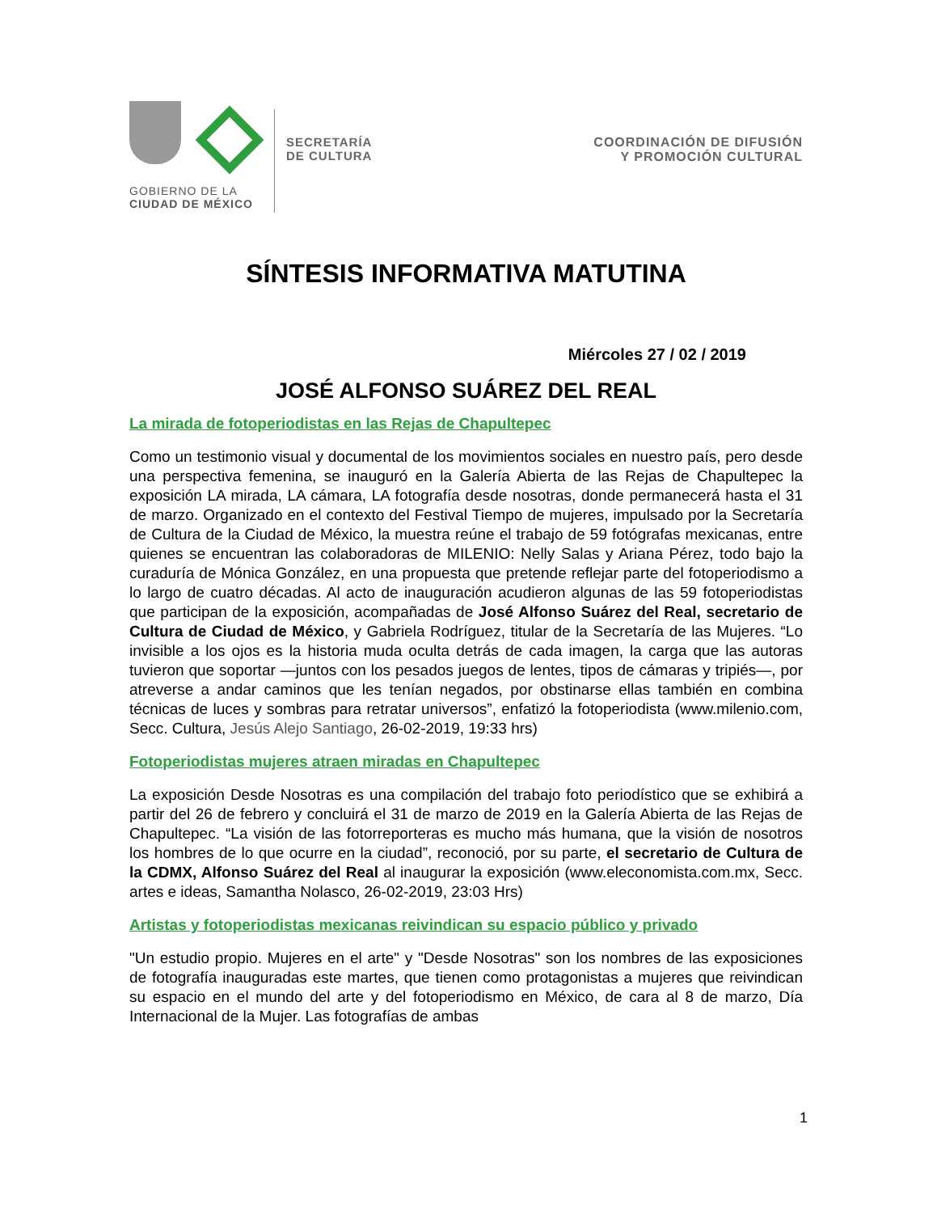GOBIERNO DE LA
CIUDAD DE MÉXICO
SECRETARÍA
DE CULTURA
COORDINACIÓN DE DIFUSIÓN
Y PROMOCIÓN CULTURAL
SÍNTESIS INFORMATIVA MATUTINA
Miércoles 27 / 02 / 2019
JOSÉ ALFONSO SUÁREZ DEL REAL
La mirada de fotoperiodistas en las Rejas de Chapultepec
Como un testimonio visual y documental de los movimientos sociales en nuestro país, pero desde una perspectiva femenina, se inauguró en la Galería Abierta de las Rejas de Chapultepec la exposición LA mirada, LA cámara, LA fotografía desde nosotras, donde permanecerá hasta el 31 de marzo. Organizado en el contexto del Festival Tiempo de mujeres, impulsado por la Secretaría de Cultura de la Ciudad de México, la muestra reúne el trabajo de 59 fotógrafas mexicanas, entre quienes se encuentran las colaboradoras de MILENIO: Nelly Salas y Ariana Pérez, todo bajo la curaduría de Mónica González, en una propuesta que pretende reflejar parte del fotoperiodismo a lo largo de cuatro décadas. Al acto de inauguración acudieron algunas de las 59 fotoperiodistas que participan de la exposición, acompañadas de José Alfonso Suárez del Real, secretario de Cultura de Ciudad de México, y Gabriela Rodríguez, titular de la Secretaría de las Mujeres. “Lo invisible a los ojos es la historia muda oculta detrás de cada imagen, la carga que las autoras tuvieron que soportar —juntos con los pesados juegos de lentes, tipos de cámaras y tripiés—, por atreverse a andar caminos que les tenían negados, por obstinarse ellas también en combina técnicas de luces y sombras para retratar universos”, enfatizó la fotoperiodista (www.milenio.com, Secc. Cultura, Jesús Alejo Santiago, 26-02-2019, 19:33 hrs)
Fotoperiodistas mujeres atraen miradas en Chapultepec
La exposición Desde Nosotras es una compilación del trabajo foto periodístico que se exhibirá a partir del 26 de febrero y concluirá el 31 de marzo de 2019 en la Galería Abierta de las Rejas de Chapultepec. “La visión de las fotorreporteras es mucho más humana, que la visión de nosotros los hombres de lo que ocurre en la ciudad”, reconoció, por su parte, el secretario de Cultura de la CDMX, Alfonso Suárez del Real al inaugurar la exposición (www.eleconomista.com.mx, Secc. artes e ideas, Samantha Nolasco, 26-02-2019, 23:03 Hrs)
Artistas y fotoperiodistas mexicanas reivindican su espacio público y privado
"Un estudio propio. Mujeres en el arte" y "Desde Nosotras" son los nombres de las exposiciones de fotografía inauguradas este martes, que tienen como protagonistas a mujeres que reivindican su espacio en el mundo del arte y del fotoperiodismo en México, de cara al 8 de marzo, Día Internacional de la Mujer. Las fotografías de ambas
1